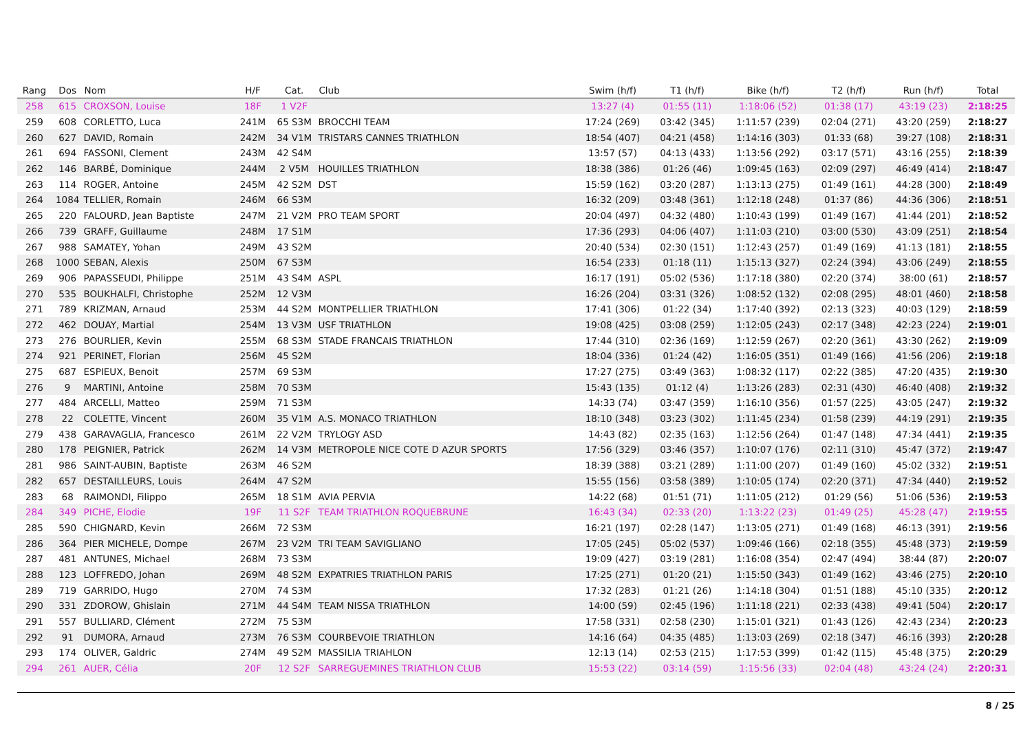| Rang | Dos | Nom | H/F | Cat. | Club | Swim (h/f) | T1 (h/f) | Bike (h/f) | T2 (h/f) | Run (h/f) | Total |
| --- | --- | --- | --- | --- | --- | --- | --- | --- | --- | --- | --- |
| 258 | 615 | CROXSON, Louise | 18F | 1 V2F | | 13:27 (4) | 01:55 (11) | 1:18:06 (52) | 01:38 (17) | 43:19 (23) | 2:18:25 |
| 259 | 608 | CORLETTO, Luca | 241M | 65 S3M | BROCCHI TEAM | 17:24 (269) | 03:42 (345) | 1:11:57 (239) | 02:04 (271) | 43:20 (259) | 2:18:27 |
| 260 | 627 | DAVID, Romain | 242M | 34 V1M | TRISTARS CANNES TRIATHLON | 18:54 (407) | 04:21 (458) | 1:14:16 (303) | 01:33 (68) | 39:27 (108) | 2:18:31 |
| 261 | 694 | FASSONI, Clement | 243M | 42 S4M | | 13:57 (57) | 04:13 (433) | 1:13:56 (292) | 03:17 (571) | 43:16 (255) | 2:18:39 |
| 262 | 146 | BARBÉ, Dominique | 244M | 2 V5M | HOUILLES TRIATHLON | 18:38 (386) | 01:26 (46) | 1:09:45 (163) | 02:09 (297) | 46:49 (414) | 2:18:47 |
| 263 | 114 | ROGER, Antoine | 245M | 42 S2M | DST | 15:59 (162) | 03:20 (287) | 1:13:13 (275) | 01:49 (161) | 44:28 (300) | 2:18:49 |
| 264 | 1084 | TELLIER, Romain | 246M | 66 S3M | | 16:32 (209) | 03:48 (361) | 1:12:18 (248) | 01:37 (86) | 44:36 (306) | 2:18:51 |
| 265 | 220 | FALOURD, Jean Baptiste | 247M | 21 V2M | PRO TEAM SPORT | 20:04 (497) | 04:32 (480) | 1:10:43 (199) | 01:49 (167) | 41:44 (201) | 2:18:52 |
| 266 | 739 | GRAFF, Guillaume | 248M | 17 S1M | | 17:36 (293) | 04:06 (407) | 1:11:03 (210) | 03:00 (530) | 43:09 (251) | 2:18:54 |
| 267 | 988 | SAMATEY, Yohan | 249M | 43 S2M | | 20:40 (534) | 02:30 (151) | 1:12:43 (257) | 01:49 (169) | 41:13 (181) | 2:18:55 |
| 268 | 1000 | SEBAN, Alexis | 250M | 67 S3M | | 16:54 (233) | 01:18 (11) | 1:15:13 (327) | 02:24 (394) | 43:06 (249) | 2:18:55 |
| 269 | 906 | PAPASSEUDI, Philippe | 251M | 43 S4M | ASPL | 16:17 (191) | 05:02 (536) | 1:17:18 (380) | 02:20 (374) | 38:00 (61) | 2:18:57 |
| 270 | 535 | BOUKHALFI, Christophe | 252M | 12 V3M | | 16:26 (204) | 03:31 (326) | 1:08:52 (132) | 02:08 (295) | 48:01 (460) | 2:18:58 |
| 271 | 789 | KRIZMAN, Arnaud | 253M | 44 S2M | MONTPELLIER TRIATHLON | 17:41 (306) | 01:22 (34) | 1:17:40 (392) | 02:13 (323) | 40:03 (129) | 2:18:59 |
| 272 | 462 | DOUAY, Martial | 254M | 13 V3M | USF TRIATHLON | 19:08 (425) | 03:08 (259) | 1:12:05 (243) | 02:17 (348) | 42:23 (224) | 2:19:01 |
| 273 | 276 | BOURLIER, Kevin | 255M | 68 S3M | STADE FRANCAIS TRIATHLON | 17:44 (310) | 02:36 (169) | 1:12:59 (267) | 02:20 (361) | 43:30 (262) | 2:19:09 |
| 274 | 921 | PERINET, Florian | 256M | 45 S2M | | 18:04 (336) | 01:24 (42) | 1:16:05 (351) | 01:49 (166) | 41:56 (206) | 2:19:18 |
| 275 | 687 | ESPIEUX, Benoit | 257M | 69 S3M | | 17:27 (275) | 03:49 (363) | 1:08:32 (117) | 02:22 (385) | 47:20 (435) | 2:19:30 |
| 276 | 9 | MARTINI, Antoine | 258M | 70 S3M | | 15:43 (135) | 01:12 (4) | 1:13:26 (283) | 02:31 (430) | 46:40 (408) | 2:19:32 |
| 277 | 484 | ARCELLI, Matteo | 259M | 71 S3M | | 14:33 (74) | 03:47 (359) | 1:16:10 (356) | 01:57 (225) | 43:05 (247) | 2:19:32 |
| 278 | 22 | COLETTE, Vincent | 260M | 35 V1M | A.S. MONACO TRIATHLON | 18:10 (348) | 03:23 (302) | 1:11:45 (234) | 01:58 (239) | 44:19 (291) | 2:19:35 |
| 279 | 438 | GARAVAGLIA, Francesco | 261M | 22 V2M | TRYLOGY ASD | 14:43 (82) | 02:35 (163) | 1:12:56 (264) | 01:47 (148) | 47:34 (441) | 2:19:35 |
| 280 | 178 | PEIGNIER, Patrick | 262M | 14 V3M | METROPOLE NICE COTE D AZUR SPORTS | 17:56 (329) | 03:46 (357) | 1:10:07 (176) | 02:11 (310) | 45:47 (372) | 2:19:47 |
| 281 | 986 | SAINT-AUBIN, Baptiste | 263M | 46 S2M | | 18:39 (388) | 03:21 (289) | 1:11:00 (207) | 01:49 (160) | 45:02 (332) | 2:19:51 |
| 282 | 657 | DESTAILLEURS, Louis | 264M | 47 S2M | | 15:55 (156) | 03:58 (389) | 1:10:05 (174) | 02:20 (371) | 47:34 (440) | 2:19:52 |
| 283 | 68 | RAIMONDI, Filippo | 265M | 18 S1M | AVIA PERVIA | 14:22 (68) | 01:51 (71) | 1:11:05 (212) | 01:29 (56) | 51:06 (536) | 2:19:53 |
| 284 | 349 | PICHE, Elodie | 19F | 11 S2F | TEAM TRIATHLON ROQUEBRUNE | 16:43 (34) | 02:33 (20) | 1:13:22 (23) | 01:49 (25) | 45:28 (47) | 2:19:55 |
| 285 | 590 | CHIGNARD, Kevin | 266M | 72 S3M | | 16:21 (197) | 02:28 (147) | 1:13:05 (271) | 01:49 (168) | 46:13 (391) | 2:19:56 |
| 286 | 364 | PIER MICHELE, Dompe | 267M | 23 V2M | TRI TEAM SAVIGLIANO | 17:05 (245) | 05:02 (537) | 1:09:46 (166) | 02:18 (355) | 45:48 (373) | 2:19:59 |
| 287 | 481 | ANTUNES, Michael | 268M | 73 S3M | | 19:09 (427) | 03:19 (281) | 1:16:08 (354) | 02:47 (494) | 38:44 (87) | 2:20:07 |
| 288 | 123 | LOFFREDO, Johan | 269M | 48 S2M | EXPATRIES TRIATHLON PARIS | 17:25 (271) | 01:20 (21) | 1:15:50 (343) | 01:49 (162) | 43:46 (275) | 2:20:10 |
| 289 | 719 | GARRIDO, Hugo | 270M | 74 S3M | | 17:32 (283) | 01:21 (26) | 1:14:18 (304) | 01:51 (188) | 45:10 (335) | 2:20:12 |
| 290 | 331 | ZDOROW, Ghislain | 271M | 44 S4M | TEAM NISSA TRIATHLON | 14:00 (59) | 02:45 (196) | 1:11:18 (221) | 02:33 (438) | 49:41 (504) | 2:20:17 |
| 291 | 557 | BULLIARD, Clément | 272M | 75 S3M | | 17:58 (331) | 02:58 (230) | 1:15:01 (321) | 01:43 (126) | 42:43 (234) | 2:20:23 |
| 292 | 91 | DUMORA, Arnaud | 273M | 76 S3M | COURBEVOIE TRIATHLON | 14:16 (64) | 04:35 (485) | 1:13:03 (269) | 02:18 (347) | 46:16 (393) | 2:20:28 |
| 293 | 174 | OLIVER, Galdric | 274M | 49 S2M | MASSILIA TRIAHLON | 12:13 (14) | 02:53 (215) | 1:17:53 (399) | 01:42 (115) | 45:48 (375) | 2:20:29 |
| 294 | 261 | AUER, Célia | 20F | 12 S2F | SARREGUEMINES TRIATHLON CLUB | 15:53 (22) | 03:14 (59) | 1:15:56 (33) | 02:04 (48) | 43:24 (24) | 2:20:31 |
8 / 25